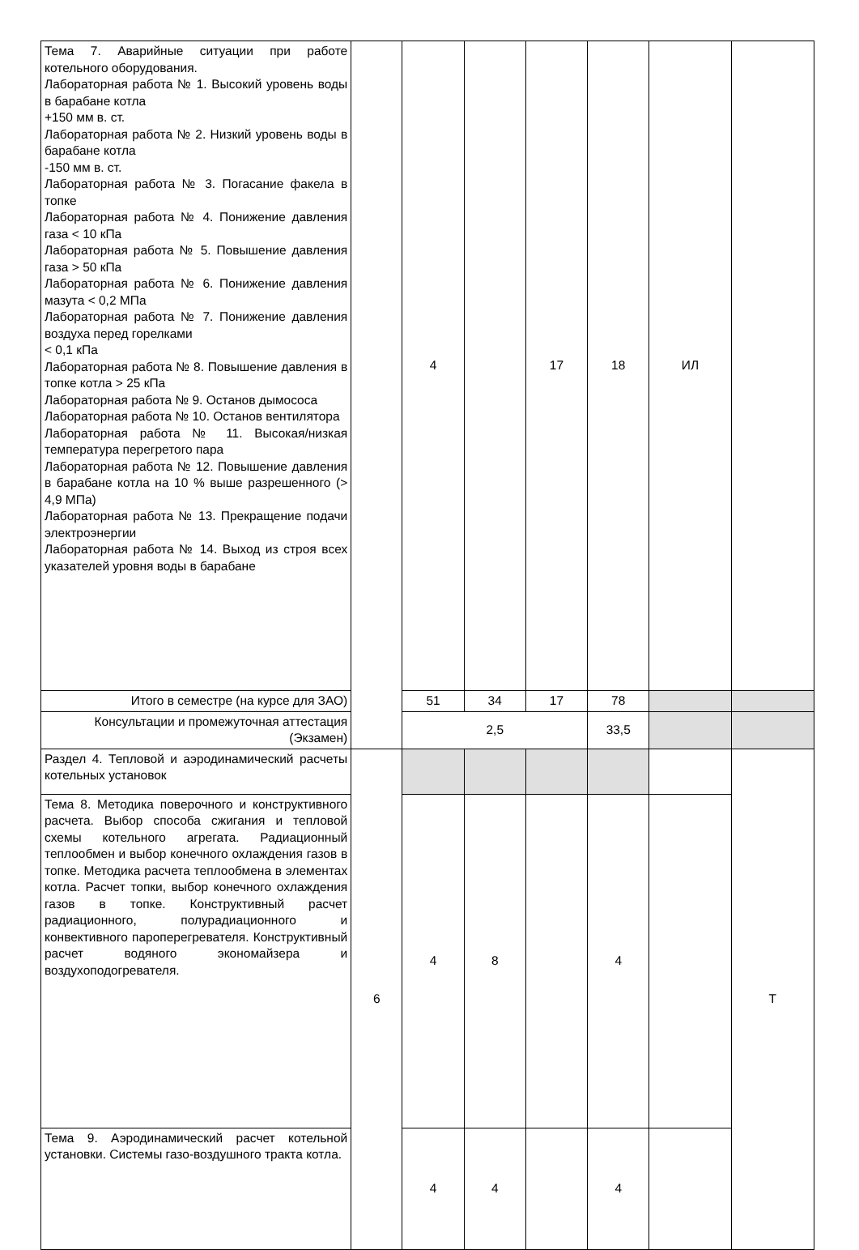| Тема 7. Аварийные ситуации при работе котельного оборудования. Лабораторная работа № 1. Высокий уровень воды в барабане котла +150 мм в. ст. Лабораторная работа № 2. Низкий уровень воды в барабане котла -150 мм в. ст. Лабораторная работа № 3. Погасание факела в топке Лабораторная работа № 4. Понижение давления газа < 10 кПа Лабораторная работа № 5. Повышение давления газа > 50 кПа Лабораторная работа № 6. Понижение давления мазута < 0,2 МПа Лабораторная работа № 7. Понижение давления воздуха перед горелками < 0,1 кПа Лабораторная работа № 8. Повышение давления в топке котла > 25 кПа Лабораторная работа № 9. Останов дымососа Лабораторная работа № 10. Останов вентилятора Лабораторная работа № 11. Высокая/низкая температура перегретого пара Лабораторная работа № 12. Повышение давления в барабане котла на 10 % выше разрешенного (> 4,9 МПа) Лабораторная работа № 13. Прекращение подачи электроэнергии Лабораторная работа № 14. Выход из строя всех указателей уровня воды в барабане | | 4 | | 17 | 18 | ИЛ | |
| Итого в семестре (на курсе для ЗАО) | | 51 | 34 | 17 | 78 | | |
| Консультации и промежуточная аттестация (Экзамен) | | 2,5 | | | 33,5 | | |
| Раздел 4. Тепловой и аэродинамический расчеты котельных установок | 6 | | | | | | Т |
| Тема 8. Методика поверочного и конструктивного расчета. Выбор способа сжигания и тепловой схемы котельного агрегата. Радиационный теплообмен и выбор конечного охлаждения газов в топке. Методика расчета теплообмена в элементах котла. Расчет топки, выбор конечного охлаждения газов в топке. Конструктивный расчет радиационного, полурадиационного и конвективного пароперегревателя. Конструктивный расчет водяного экономайзера и воздухоподогревателя. | | 4 | 8 | | 4 | | |
| Тема 9. Аэродинамический расчет котельной установки. Системы газо-воздушного тракта котла. | | 4 | 4 | | 4 | | |